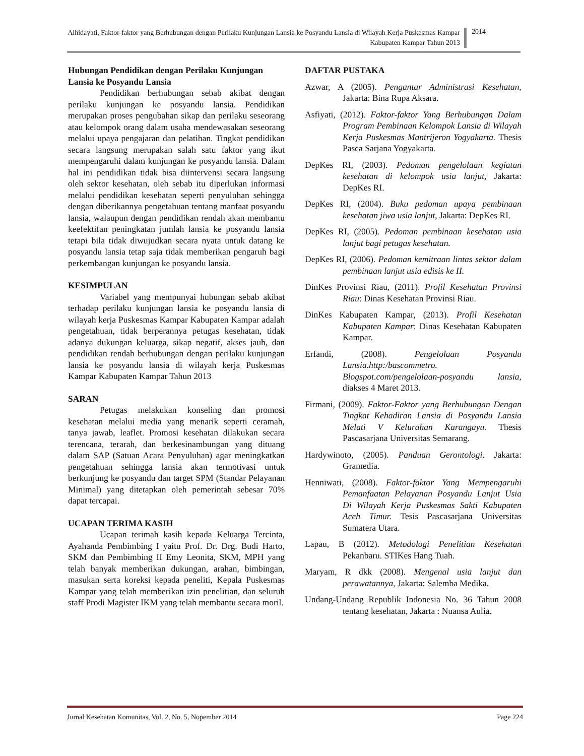Alhidayati, Faktor-faktor yang Berhubungan dengan Perilaku Kunjungan Lansia ke Posyandu Lansia di Wilayah Kerja Puskesmas Kampar Kabupaten Kampar Tahun 2013
2014
Hubungan Pendidikan dengan Perilaku Kunjungan Lansia ke Posyandu Lansia
Pendidikan berhubungan sebab akibat dengan perilaku kunjungan ke posyandu lansia. Pendidikan merupakan proses pengubahan sikap dan perilaku seseorang atau kelompok orang dalam usaha mendewasakan seseorang melalui upaya pengajaran dan pelatihan. Tingkat pendidikan secara langsung merupakan salah satu faktor yang ikut mempengaruhi dalam kunjungan ke posyandu lansia. Dalam hal ini pendidikan tidak bisa diintervensi secara langsung oleh sektor kesehatan, oleh sebab itu diperlukan informasi melalui pendidikan kesehatan seperti penyuluhan sehingga dengan diberikannya pengetahuan tentang manfaat posyandu lansia, walaupun dengan pendidikan rendah akan membantu keefektifan peningkatan jumlah lansia ke posyandu lansia tetapi bila tidak diwujudkan secara nyata untuk datang ke posyandu lansia tetap saja tidak memberikan pengaruh bagi perkembangan kunjungan ke posyandu lansia.
KESIMPULAN
Variabel yang mempunyai hubungan sebab akibat terhadap perilaku kunjungan lansia ke posyandu lansia di wilayah kerja Puskesmas Kampar Kabupaten Kampar adalah pengetahuan, tidak berperannya petugas kesehatan, tidak adanya dukungan keluarga, sikap negatif, akses jauh, dan pendidikan rendah berhubungan dengan perilaku kunjungan lansia ke posyandu lansia di wilayah kerja Puskesmas Kampar Kabupaten Kampar Tahun 2013
SARAN
Petugas melakukan konseling dan promosi kesehatan melalui media yang menarik seperti ceramah, tanya jawab, leaflet. Promosi kesehatan dilakukan secara terencana, terarah, dan berkesinambungan yang dituang dalam SAP (Satuan Acara Penyuluhan) agar meningkatkan pengetahuan sehingga lansia akan termotivasi untuk berkunjung ke posyandu dan target SPM (Standar Pelayanan Minimal) yang ditetapkan oleh pemerintah sebesar 70% dapat tercapai.
UCAPAN TERIMA KASIH
Ucapan terimah kasih kepada Keluarga Tercinta, Ayahanda Pembimbing I yaitu Prof. Dr. Drg. Budi Harto, SKM dan Pembimbing II Emy Leonita, SKM, MPH yang telah banyak memberikan dukungan, arahan, bimbingan, masukan serta koreksi kepada peneliti, Kepala Puskesmas Kampar yang telah memberikan izin penelitian, dan seluruh staff Prodi Magister IKM yang telah membantu secara moril.
DAFTAR PUSTAKA
Azwar, A (2005). Pengantar Administrasi Kesehatan, Jakarta: Bina Rupa Aksara.
Asfiyati, (2012). Faktor-faktor Yang Berhubungan Dalam Program Pembinaan Kelompok Lansia di Wilayah Kerja Puskesmas Mantrijeron Yogyakarta. Thesis Pasca Sarjana Yogyakarta.
DepKes RI, (2003). Pedoman pengelolaan kegiatan kesehatan di kelompok usia lanjut, Jakarta: DepKes RI.
DepKes RI, (2004). Buku pedoman upaya pembinaan kesehatan jiwa usia lanjut, Jakarta: DepKes RI.
DepKes RI, (2005). Pedoman pembinaan kesehatan usia lanjut bagi petugas kesehatan.
DepKes RI, (2006). Pedoman kemitraan lintas sektor dalam pembinaan lanjut usia edisis ke II.
DinKes Provinsi Riau, (2011). Profil Kesehatan Provinsi Riau: Dinas Kesehatan Provinsi Riau.
DinKes Kabupaten Kampar, (2013). Profil Kesehatan Kabupaten Kampar: Dinas Kesehatan Kabupaten Kampar.
Erfandi, (2008). Pengelolaan Posyandu Lansia.http:/bascommetro. Blogspot.com/pengelolaan-posyandu lansia, diakses 4 Maret 2013.
Firmani, (2009). Faktor-Faktor yang Berhubungan Dengan Tingkat Kehadiran Lansia di Posyandu Lansia Melati V Kelurahan Karangayu. Thesis Pascasarjana Universitas Semarang.
Hardywinoto, (2005). Panduan Gerontologi. Jakarta: Gramedia.
Henniwati, (2008). Faktor-faktor Yang Mempengaruhi Pemanfaatan Pelayanan Posyandu Lanjut Usia Di Wilayah Kerja Puskesmas Sakti Kabupaten Aceh Timur. Tesis Pascasarjana Universitas Sumatera Utara.
Lapau, B (2012). Metodologi Penelitian Kesehatan Pekanbaru. STIKes Hang Tuah.
Maryam, R dkk (2008). Mengenal usia lanjut dan perawatannya, Jakarta: Salemba Medika.
Undang-Undang Republik Indonesia No. 36 Tahun 2008 tentang kesehatan, Jakarta : Nuansa Aulia.
Jurnal Kesehatan Komunitas, Vol. 2, No. 5, Nopember 2014 Page 224